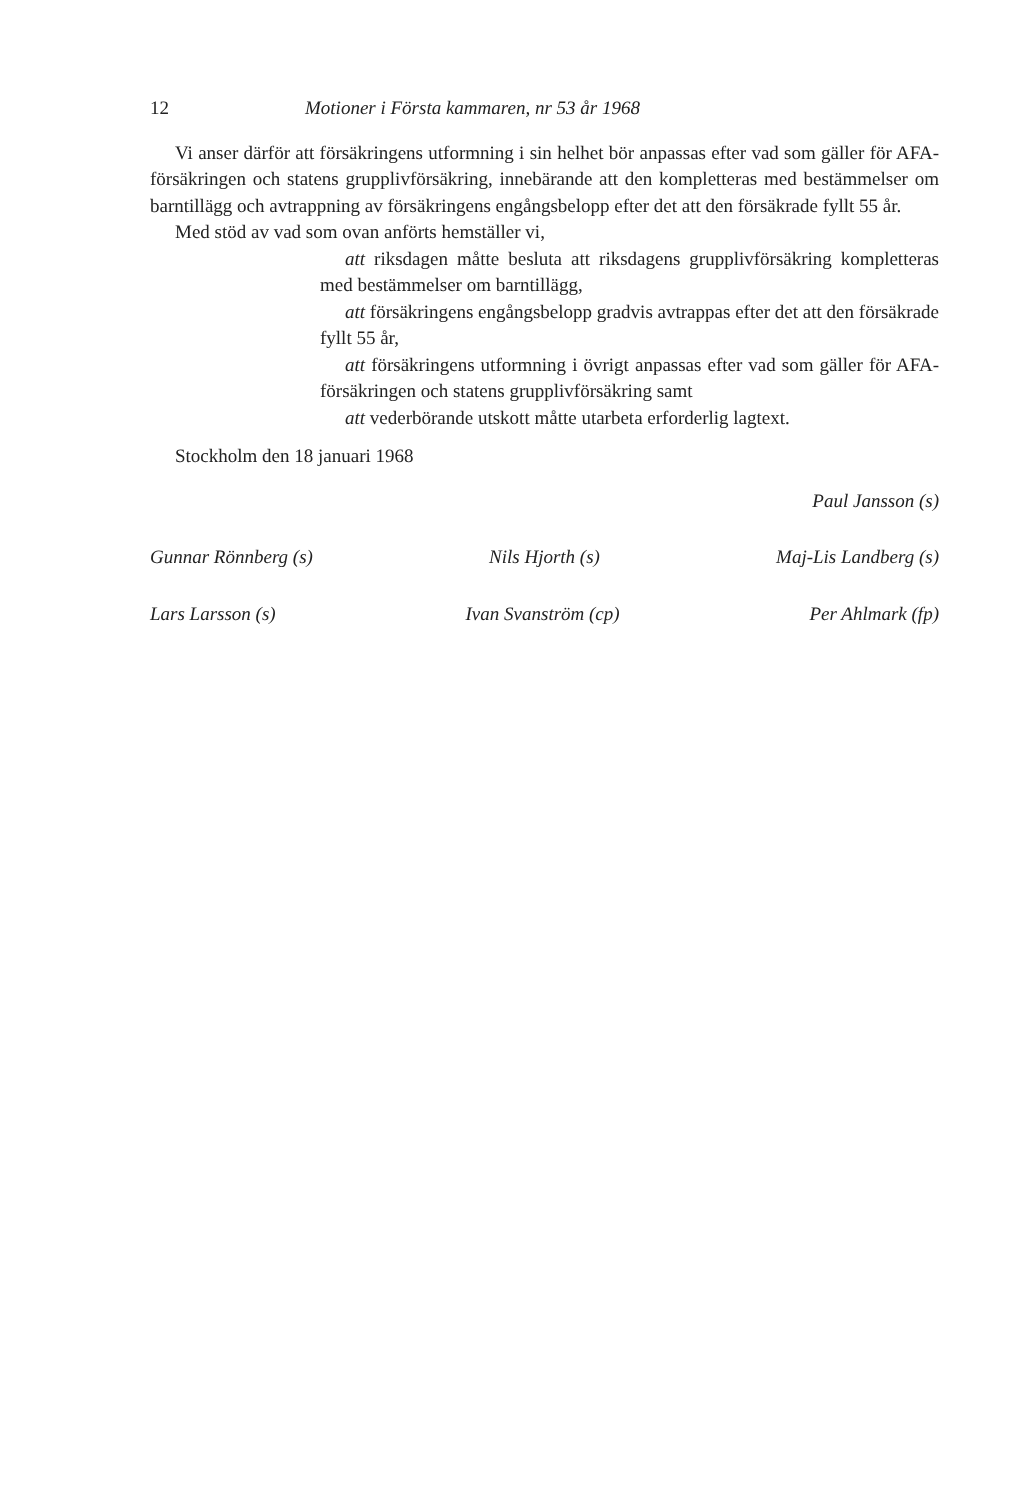12 Motioner i Första kammaren, nr 53 år 1968
Vi anser därför att försäkringens utformning i sin helhet bör anpassas efter vad som gäller för AFA-försäkringen och statens grupplivförsäkring, innebärande att den kompletteras med bestämmelser om barntillägg och avtrappning av försäkringens engångsbelopp efter det att den försäkrade fyllt 55 år.
Med stöd av vad som ovan anförts hemställer vi,
att riksdagen måtte besluta att riksdagens grupplivförsäkring kompletteras med bestämmelser om barntillägg,
att försäkringens engångsbelopp gradvis avtrappas efter det att den försäkrade fyllt 55 år,
att försäkringens utformning i övrigt anpassas efter vad som gäller för AFA-försäkringen och statens grupplivförsäkring samt
att vederbörande utskott måtte utarbeta erforderlig lagtext.
Stockholm den 18 januari 1968
Paul Jansson (s)
Gunnar Rönnberg (s) Nils Hjorth (s) Maj-Lis Landberg (s)
Lars Larsson (s) Ivan Svanström (cp) Per Ahlmark (fp)